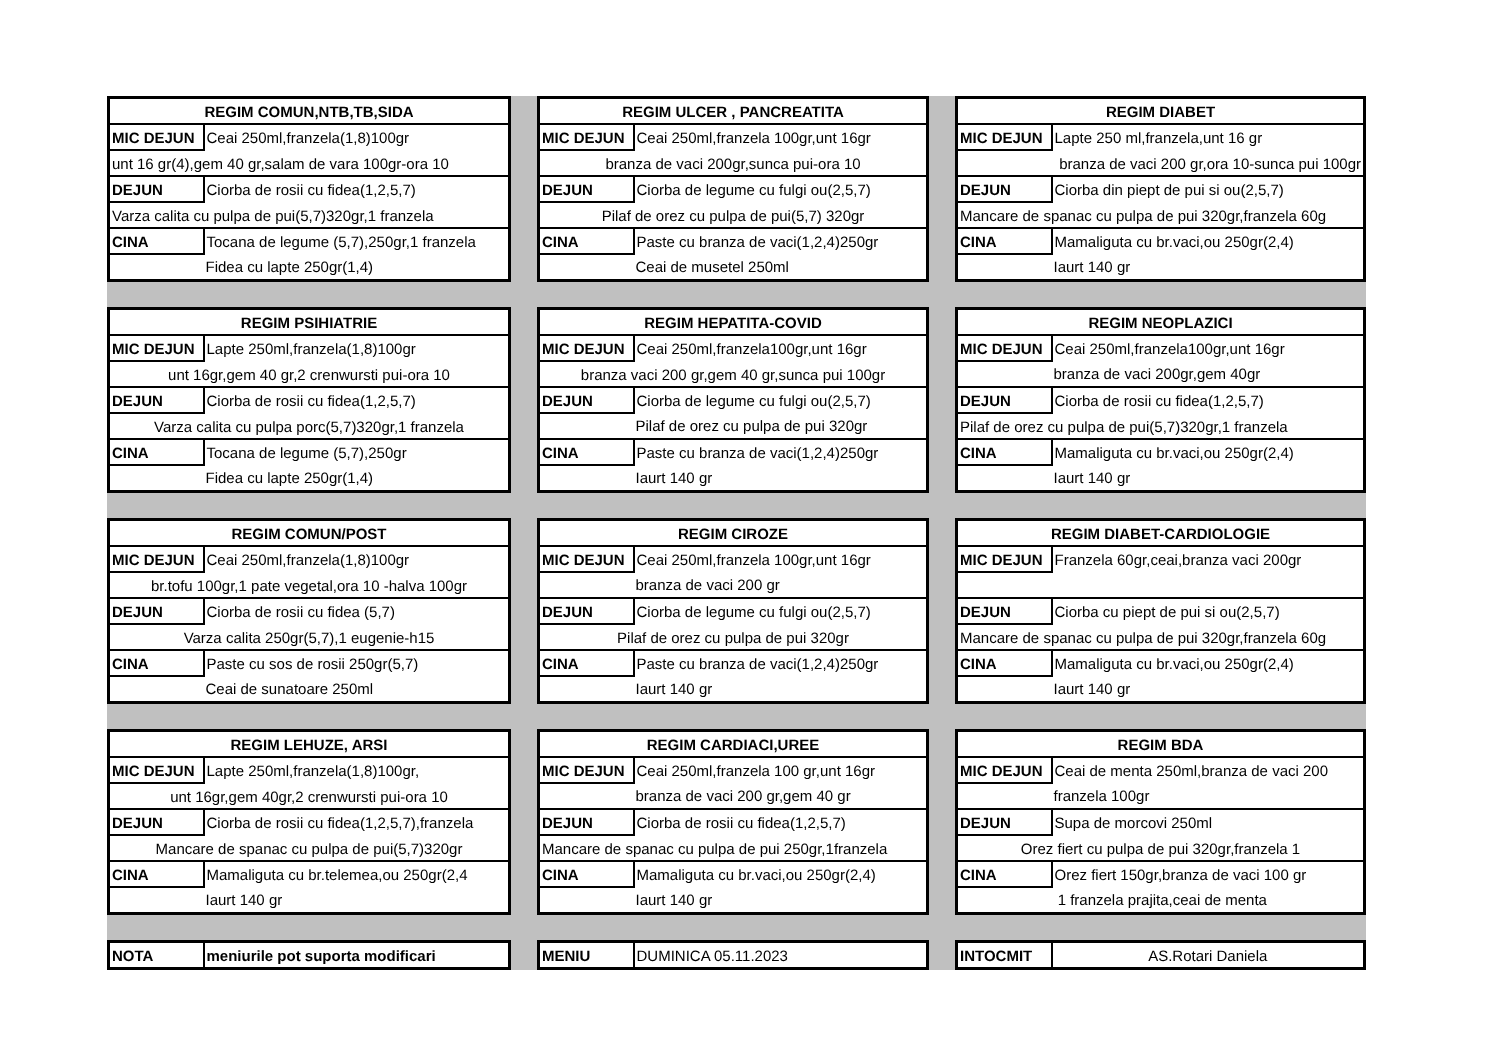| REGIM COMUN,NTB,TB,SIDA | |
| --- | --- |
| MIC DEJUN | Ceai 250ml,franzela(1,8)100gr |
| unt 16 gr(4),gem 40 gr,salam de vara 100gr-ora 10 | |
| DEJUN | Ciorba de rosii cu fidea(1,2,5,7) |
| Varza calita cu pulpa de pui(5,7)320gr,1 franzela | |
| CINA | Tocana de legume (5,7),250gr,1 franzela |
| | Fidea cu lapte 250gr(1,4) |
| REGIM ULCER , PANCREATITA | |
| --- | --- |
| MIC DEJUN | Ceai 250ml,franzela 100gr,unt 16gr |
| branza de vaci 200gr,sunca pui-ora 10 | |
| DEJUN | Ciorba de legume cu fulgi ou(2,5,7) |
| Pilaf de orez cu pulpa de pui(5,7) 320gr | |
| CINA | Paste cu branza de vaci(1,2,4)250gr |
| | Ceai de musetel 250ml |
| REGIM DIABET | |
| --- | --- |
| MIC DEJUN | Lapte 250 ml,franzela,unt 16 gr |
| branza de vaci 200 gr,ora 10-sunca pui 100gr | |
| DEJUN | Ciorba din piept de pui si ou(2,5,7) |
| Mancare de spanac cu pulpa de pui 320gr,franzela 60g | |
| CINA | Mamaliguta cu br.vaci,ou 250gr(2,4) |
| | Iaurt 140 gr |
| REGIM PSIHIATRIE | |
| --- | --- |
| MIC DEJUN | Lapte 250ml,franzela(1,8)100gr |
| unt 16gr,gem 40 gr,2 crenwursti pui-ora 10 | |
| DEJUN | Ciorba de rosii cu fidea(1,2,5,7) |
| Varza calita cu pulpa porc(5,7)320gr,1 franzela | |
| CINA | Tocana de legume (5,7),250gr |
| | Fidea cu lapte 250gr(1,4) |
| REGIM HEPATITA-COVID | |
| --- | --- |
| MIC DEJUN | Ceai 250ml,franzela100gr,unt 16gr |
| branza vaci 200 gr,gem 40 gr,sunca pui 100gr | |
| DEJUN | Ciorba de legume cu fulgi ou(2,5,7) |
| | Pilaf de orez cu pulpa de pui 320gr |
| CINA | Paste cu branza de vaci(1,2,4)250gr |
| | Iaurt 140 gr |
| REGIM NEOPLAZICI | |
| --- | --- |
| MIC DEJUN | Ceai 250ml,franzela100gr,unt 16gr |
| | branza de vaci 200gr,gem 40gr |
| DEJUN | Ciorba de rosii cu fidea(1,2,5,7) |
| Pilaf de orez cu pulpa de pui(5,7)320gr,1 franzela | |
| CINA | Mamaliguta cu br.vaci,ou 250gr(2,4) |
| | Iaurt 140 gr |
| REGIM COMUN/POST | |
| --- | --- |
| MIC DEJUN | Ceai 250ml,franzela(1,8)100gr |
| br.tofu 100gr,1 pate vegetal,ora 10 -halva 100gr | |
| DEJUN | Ciorba de rosii cu fidea (5,7) |
| Varza calita 250gr(5,7),1 eugenie-h15 | |
| CINA | Paste cu sos de rosii 250gr(5,7) |
| | Ceai de sunatoare 250ml |
| REGIM CIROZE | |
| --- | --- |
| MIC DEJUN | Ceai 250ml,franzela 100gr,unt 16gr |
| | branza de vaci 200 gr |
| DEJUN | Ciorba de legume cu fulgi ou(2,5,7) |
| Pilaf de orez cu pulpa de pui 320gr | |
| CINA | Paste cu branza de vaci(1,2,4)250gr |
| | Iaurt 140 gr |
| REGIM DIABET-CARDIOLOGIE | |
| --- | --- |
| MIC DEJUN | Franzela 60gr,ceai,branza vaci 200gr |
| DEJUN | Ciorba cu piept de pui si ou(2,5,7) |
| Mancare de spanac cu pulpa de pui 320gr,franzela 60g | |
| CINA | Mamaliguta cu br.vaci,ou 250gr(2,4) |
| | Iaurt 140 gr |
| REGIM LEHUZE, ARSI | |
| --- | --- |
| MIC DEJUN | Lapte 250ml,franzela(1,8)100gr, |
| unt 16gr,gem 40gr,2 crenwursti pui-ora 10 | |
| DEJUN | Ciorba de rosii cu fidea(1,2,5,7),franzela |
| Mancare de spanac cu pulpa de pui(5,7)320gr | |
| CINA | Mamaliguta cu br.telemea,ou 250gr(2,4 |
| | Iaurt 140 gr |
| REGIM CARDIACI,UREE | |
| --- | --- |
| MIC DEJUN | Ceai 250ml,franzela 100 gr,unt 16gr |
| | branza de vaci 200 gr,gem 40 gr |
| DEJUN | Ciorba de rosii cu fidea(1,2,5,7) |
| Mancare de spanac cu pulpa de pui 250gr,1franzela | |
| CINA | Mamaliguta cu br.vaci,ou 250gr(2,4) |
| | Iaurt 140 gr |
| REGIM BDA | |
| --- | --- |
| MIC DEJUN | Ceai de menta 250ml,branza de vaci 200 |
| | franzela 100gr |
| DEJUN | Supa de morcovi 250ml |
| Orez fiert cu pulpa de pui 320gr,franzela 1 | |
| CINA | Orez fiert 150gr,branza de vaci 100 gr |
| | 1 franzela prajita,ceai de menta |
| NOTA | meniurile pot suporta modificari |
| MENIU | DUMINICA 05.11.2023 |
| INTOCMIT | AS.Rotari Daniela |